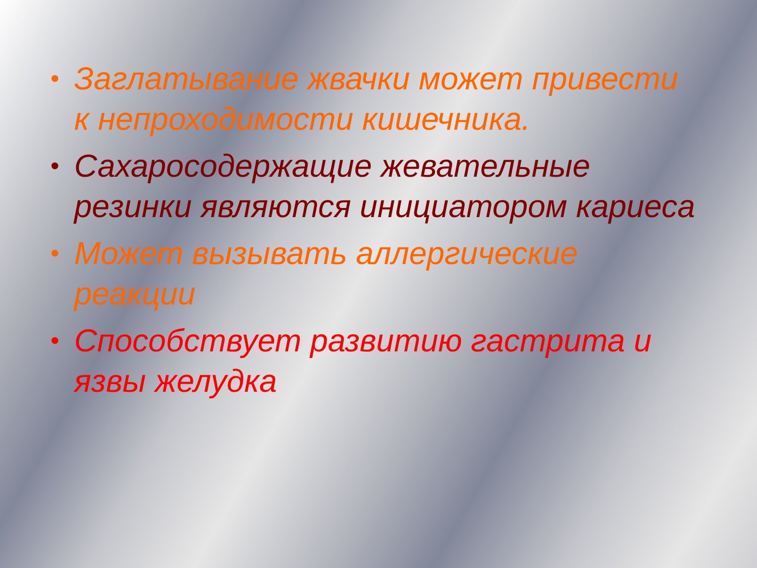• Заглатывание жвачки может привести к непроходимости кишечника.
• Сахаросодержащие жевательные резинки являются инициатором кариеса
• Может вызывать аллергические реакции
• Способствует развитию гастрита и язвы желудка